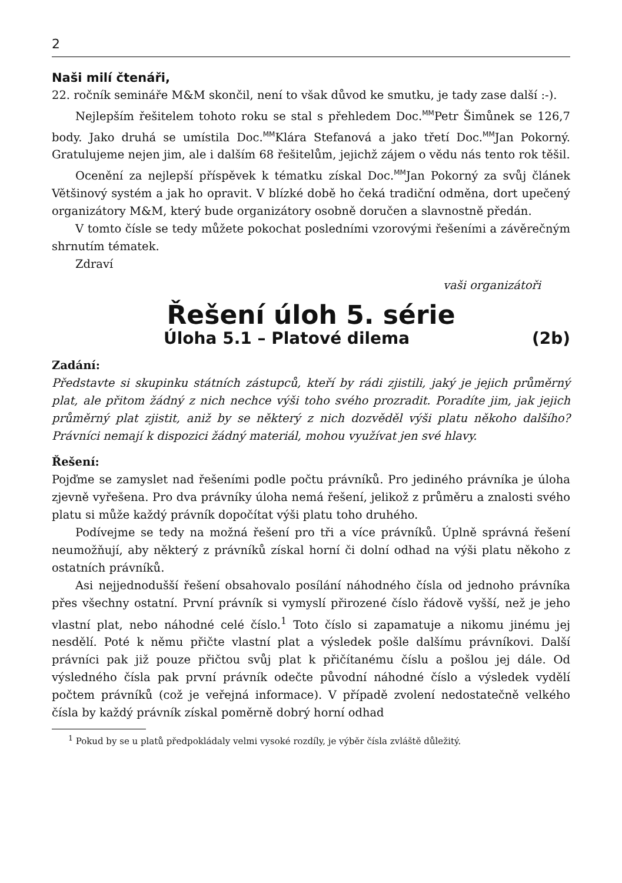2
Naši milí čtenáři,
22. ročník semináře M&M skončil, není to však důvod ke smutku, je tady zase další :-).
Nejlepším řešitelem tohoto roku se stal s přehledem Doc.<sup>MM</sup>Petr Šimůnek se 126,7 body. Jako druhá se umístila Doc.<sup>MM</sup>Klára Stefanová a jako třetí Doc.<sup>MM</sup>Jan Pokorný. Gratulujeme nejen jim, ale i dalším 68 řešitelům, jejichž zájem o vědu nás tento rok těšil.
Ocenění za nejlepší příspěvek k tématku získal Doc.<sup>MM</sup>Jan Pokorný za svůj článek Většinový systém a jak ho opravit. V blízké době ho čeká tradiční odměna, dort upečený organizátory M&M, který bude organizátory osobně doručen a slavnostně předán.
V tomto čísle se tedy můžete pokochat posledními vzorovými řešeními a závěrečným shrnutím tématek.
Zdraví
vaši organizátoři
Řešení úloh 5. série
Úloha 5.1 – Platové dilema (2b)
Zadání:
Představte si skupinku státních zástupců, kteří by rádi zjistili, jaký je jejich průměrný plat, ale přitom žádný z nich nechce výši toho svého prozradit. Poradíte jim, jak jejich průměrný plat zjistit, aniž by se některý z nich dozvěděl výši platu někoho dalšího? Právníci nemají k dispozici žádný materiál, mohou využívat jen své hlavy.
Řešení:
Pojďme se zamyslet nad řešeními podle počtu právníků. Pro jediného právníka je úloha zjevně vyřešena. Pro dva právníky úloha nemá řešení, jelikož z průměru a znalosti svého platu si může každý právník dopočítat výši platu toho druhého.
Podívejme se tedy na možná řešení pro tři a více právníků. Úplně správná řešení neumožňují, aby některý z právníků získal horní či dolní odhad na výši platu někoho z ostatních právníků.
Asi nejjednodušší řešení obsahovalo posílání náhodného čísla od jednoho právníka přes všechny ostatní. První právník si vymyslí přirozené číslo řádově vyšší, než je jeho vlastní plat, nebo náhodné celé číslo.<sup>1</sup> Toto číslo si zapamatuje a nikomu jinému jej nesdělí. Poté k němu přičte vlastní plat a výsledek pošle dalšímu právníkovi. Další právníci pak již pouze přičtou svůj plat k přičítanému číslu a pošlou jej dále. Od výsledného čísla pak první právník odečte původní náhodné číslo a výsledek vydělí počtem právníků (což je veřejná informace). V případě zvolení nedostatečně velkého čísla by každý právník získal poměrně dobrý horní odhad
<sup>1</sup> Pokud by se u platů předpokládaly velmi vysoké rozdíly, je výběr čísla zvláště důležitý.